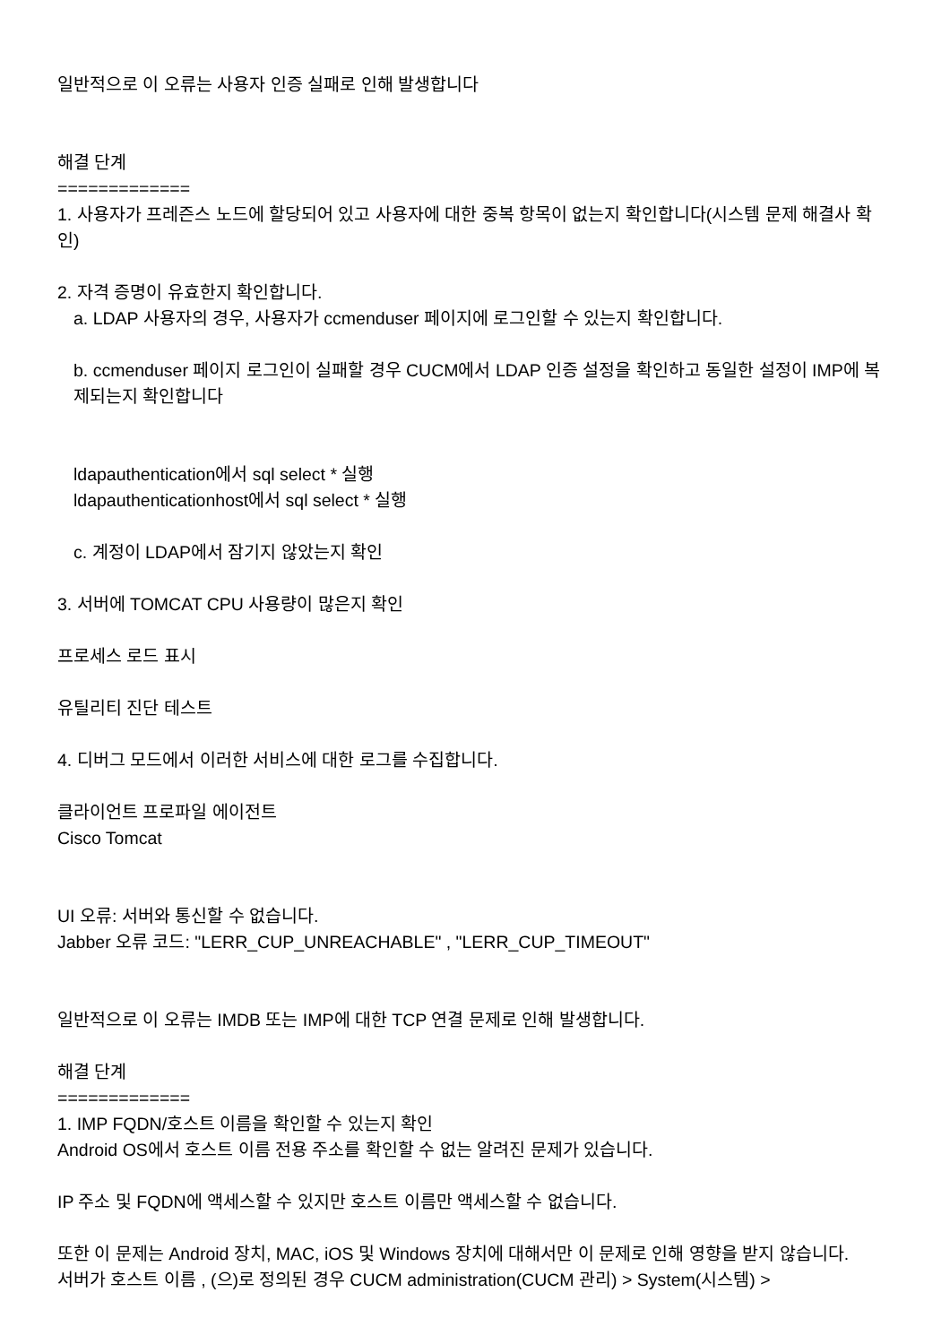일반적으로 이 오류는 사용자 인증 실패로 인해 발생합니다
해결 단계
=============
1. 사용자가 프레즌스 노드에 할당되어 있고 사용자에 대한 중복 항목이 없는지 확인합니다(시스템 문제 해결사 확인)
2. 자격 증명이 유효한지 확인합니다.
a. LDAP 사용자의 경우, 사용자가 ccmenduser 페이지에 로그인할 수 있는지 확인합니다.
b. ccmenduser 페이지 로그인이 실패할 경우 CUCM에서 LDAP 인증 설정을 확인하고 동일한 설정이 IMP에 복제되는지 확인합니다
ldapauthentication에서 sql select * 실행
ldapauthenticationhost에서 sql select * 실행
c. 계정이 LDAP에서 잠기지 않았는지 확인
3. 서버에 TOMCAT CPU 사용량이 많은지 확인
프로세스 로드 표시
유틸리티 진단 테스트
4. 디버그 모드에서 이러한 서비스에 대한 로그를 수집합니다.
클라이언트 프로파일 에이전트
Cisco Tomcat
UI 오류: 서버와 통신할 수 없습니다.
Jabber 오류 코드: "LERR_CUP_UNREACHABLE" , "LERR_CUP_TIMEOUT"
일반적으로 이 오류는 IMDB 또는 IMP에 대한 TCP 연결 문제로 인해 발생합니다.
해결 단계
=============
1. IMP FQDN/호스트 이름을 확인할 수 있는지 확인
Android OS에서 호스트 이름 전용 주소를 확인할 수 없는 알려진 문제가 있습니다.
IP 주소 및 FQDN에 액세스할 수 있지만 호스트 이름만 액세스할 수 없습니다.
또한 이 문제는 Android 장치, MAC, iOS 및 Windows 장치에 대해서만 이 문제로 인해 영향을 받지 않습니다.
서버가 호스트 이름 , (으)로 정의된 경우 CUCM administration(CUCM 관리) > System(시스템) >